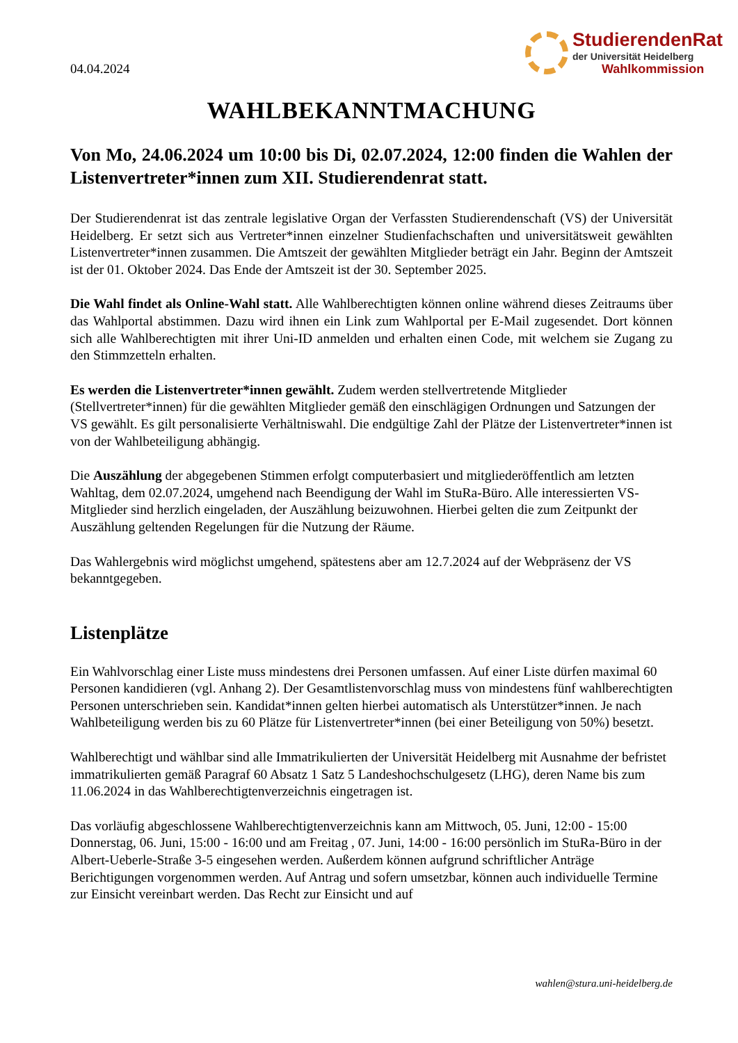04.04.2024
StudierendenRat
der Universität Heidelberg
Wahlkommission
WAHLBEKANNTMACHUNG
Von Mo, 24.06.2024 um 10:00 bis Di, 02.07.2024, 12:00 finden die Wahlen der Listenvertreter*innen zum XII. Studierendenrat statt.
Der Studierendenrat ist das zentrale legislative Organ der Verfassten Studierendenschaft (VS) der Universität Heidelberg. Er setzt sich aus Vertreter*innen einzelner Studienfachschaften und universitätsweit gewählten Listenvertreter*innen zusammen. Die Amtszeit der gewählten Mitglieder beträgt ein Jahr. Beginn der Amtszeit ist der 01. Oktober 2024. Das Ende der Amtszeit ist der 30. September 2025.
Die Wahl findet als Online-Wahl statt. Alle Wahlberechtigten können online während dieses Zeitraums über das Wahlportal abstimmen. Dazu wird ihnen ein Link zum Wahlportal per E-Mail zugesendet. Dort können sich alle Wahlberechtigten mit ihrer Uni-ID anmelden und erhalten einen Code, mit welchem sie Zugang zu den Stimmzetteln erhalten.
Es werden die Listenvertreter*innen gewählt. Zudem werden stellvertretende Mitglieder (Stellvertreter*innen) für die gewählten Mitglieder gemäß den einschlägigen Ordnungen und Satzungen der VS gewählt. Es gilt personalisierte Verhältniswahl. Die endgültige Zahl der Plätze der Listenvertreter*innen ist von der Wahlbeteiligung abhängig.
Die Auszählung der abgegebenen Stimmen erfolgt computerbasiert und mitgliederöffentlich am letzten Wahltag, dem 02.07.2024, umgehend nach Beendigung der Wahl im StuRa-Büro. Alle interessierten VS-Mitglieder sind herzlich eingeladen, der Auszählung beizuwohnen. Hierbei gelten die zum Zeitpunkt der Auszählung geltenden Regelungen für die Nutzung der Räume.
Das Wahlergebnis wird möglichst umgehend, spätestens aber am 12.7.2024 auf der Webpräsenz der VS bekanntgegeben.
Listenplätze
Ein Wahlvorschlag einer Liste muss mindestens drei Personen umfassen. Auf einer Liste dürfen maximal 60 Personen kandidieren (vgl. Anhang 2). Der Gesamtlistenvorschlag muss von mindestens fünf wahlberechtigten Personen unterschrieben sein. Kandidat*innen gelten hierbei automatisch als Unterstützer*innen. Je nach Wahlbeteiligung werden bis zu 60 Plätze für Listenvertreter*innen (bei einer Beteiligung von 50%) besetzt.
Wahlberechtigt und wählbar sind alle Immatrikulierten der Universität Heidelberg mit Ausnahme der befristet immatrikulierten gemäß Paragraf 60 Absatz 1 Satz 5 Landeshochschulgesetz (LHG), deren Name bis zum 11.06.2024 in das Wahlberechtigtenverzeichnis eingetragen ist.
Das vorläufig abgeschlossene Wahlberechtigtenverzeichnis kann am Mittwoch, 05. Juni, 12:00 - 15:00 Donnerstag, 06. Juni, 15:00 - 16:00 und am Freitag , 07. Juni, 14:00 - 16:00 persönlich im StuRa-Büro in der Albert-Ueberle-Straße 3-5 eingesehen werden. Außerdem können aufgrund schriftlicher Anträge Berichtigungen vorgenommen werden. Auf Antrag und sofern umsetzbar, können auch individuelle Termine zur Einsicht vereinbart werden. Das Recht zur Einsicht und auf
wahlen@stura.uni-heidelberg.de